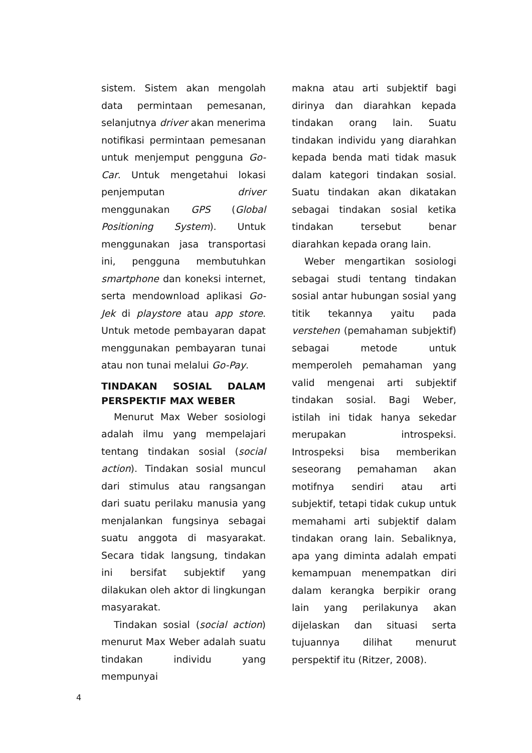sistem. Sistem akan mengolah data permintaan pemesanan, selanjutnya driver akan menerima notifikasi permintaan pemesanan untuk menjemput pengguna Go-Car. Untuk mengetahui lokasi penjemputan driver menggunakan GPS (Global Positioning System). Untuk menggunakan jasa transportasi ini, pengguna membutuhkan smartphone dan koneksi internet, serta mendownload aplikasi Go-Jek di playstore atau app store. Untuk metode pembayaran dapat menggunakan pembayaran tunai atau non tunai melalui Go-Pay.
TINDAKAN SOSIAL DALAM PERSPEKTIF MAX WEBER
Menurut Max Weber sosiologi adalah ilmu yang mempelajari tentang tindakan sosial (social action). Tindakan sosial muncul dari stimulus atau rangsangan dari suatu perilaku manusia yang menjalankan fungsinya sebagai suatu anggota di masyarakat. Secara tidak langsung, tindakan ini bersifat subjektif yang dilakukan oleh aktor di lingkungan masyarakat.
Tindakan sosial (social action) menurut Max Weber adalah suatu tindakan individu yang mempunyai
makna atau arti subjektif bagi dirinya dan diarahkan kepada tindakan orang lain. Suatu tindakan individu yang diarahkan kepada benda mati tidak masuk dalam kategori tindakan sosial. Suatu tindakan akan dikatakan sebagai tindakan sosial ketika tindakan tersebut benar diarahkan kepada orang lain.
Weber mengartikan sosiologi sebagai studi tentang tindakan sosial antar hubungan sosial yang titik tekannya yaitu pada verstehen (pemahaman subjektif) sebagai metode untuk memperoleh pemahaman yang valid mengenai arti subjektif tindakan sosial. Bagi Weber, istilah ini tidak hanya sekedar merupakan introspeksi. Introspeksi bisa memberikan seseorang pemahaman akan motifnya sendiri atau arti subjektif, tetapi tidak cukup untuk memahami arti subjektif dalam tindakan orang lain. Sebaliknya, apa yang diminta adalah empati kemampuan menempatkan diri dalam kerangka berpikir orang lain yang perilakunya akan dijelaskan dan situasi serta tujuannya dilihat menurut perspektif itu (Ritzer, 2008).
4